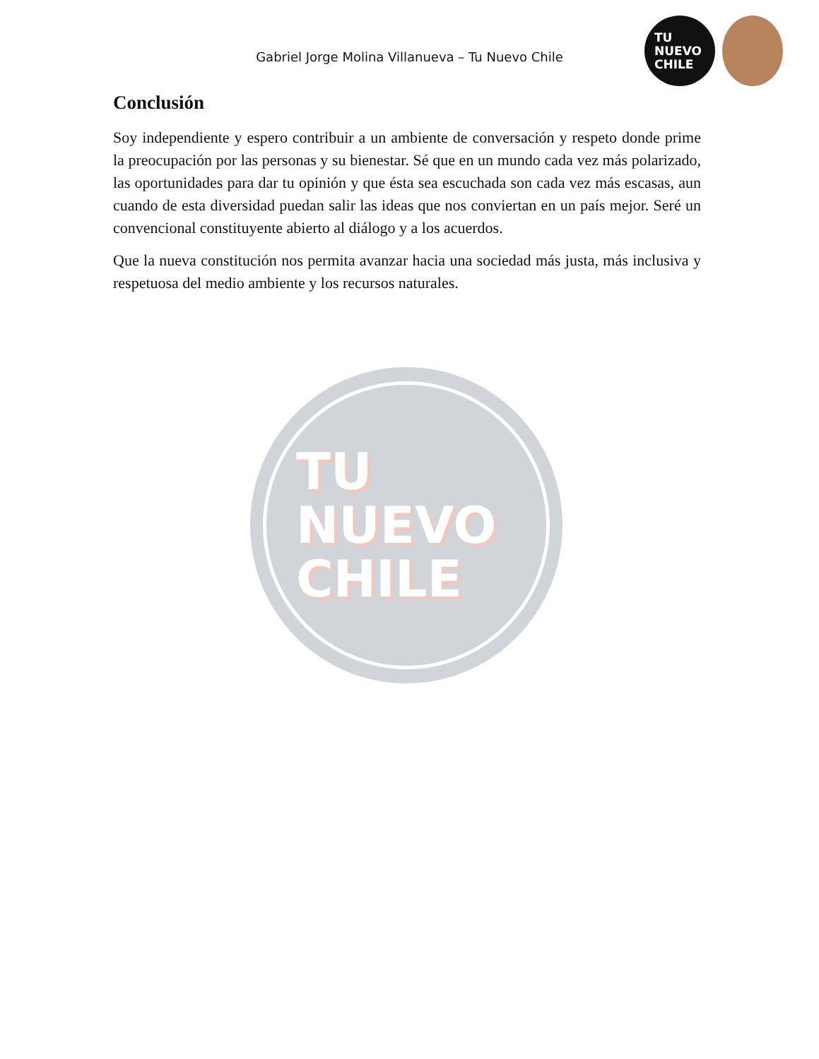Gabriel Jorge Molina Villanueva – Tu Nuevo Chile
TU
NUEVO
CHILE
Conclusión
Soy independiente y espero contribuir a un ambiente de conversación y respeto donde prime la preocupación por las personas y su bienestar. Sé que en un mundo cada vez más polarizado, las oportunidades para dar tu opinión y que ésta sea escuchada son cada vez más escasas, aun cuando de esta diversidad puedan salir las ideas que nos conviertan en un país mejor. Seré un convencional constituyente abierto al diálogo y a los acuerdos.
Que la nueva constitución nos permita avanzar hacia una sociedad más justa, más inclusiva y respetuosa del medio ambiente y los recursos naturales.
TU
NUEVO
CHILE